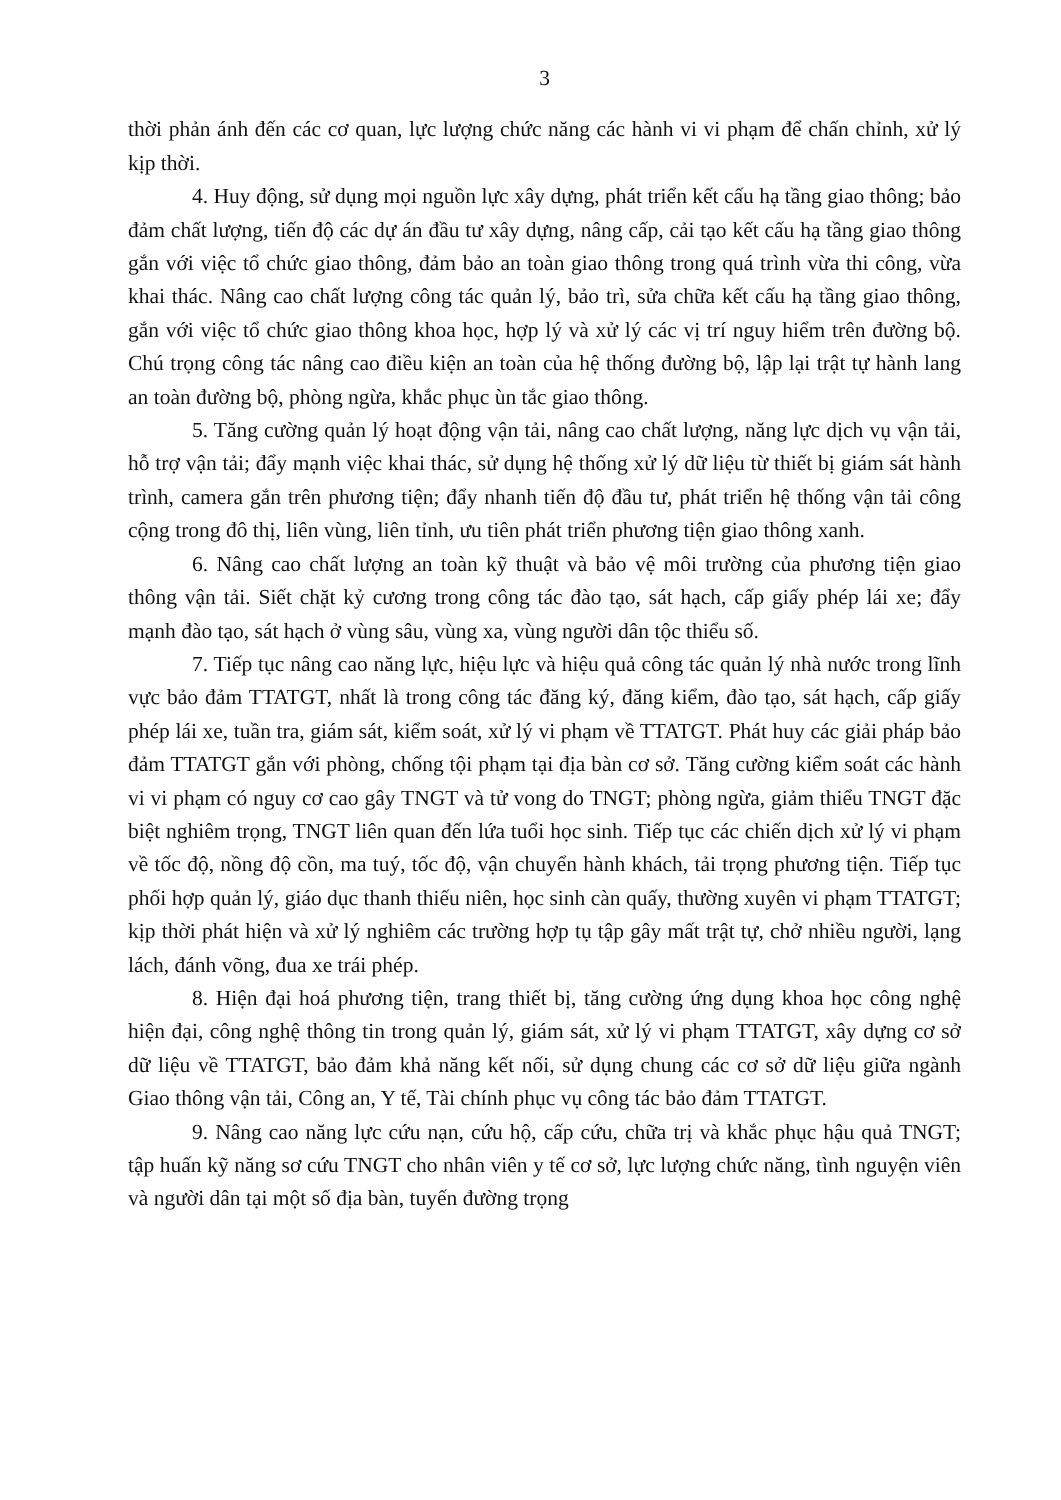3
thời phản ánh đến các cơ quan, lực lượng chức năng các hành vi vi phạm để chấn chỉnh, xử lý kịp thời.
4. Huy động, sử dụng mọi nguồn lực xây dựng, phát triển kết cấu hạ tầng giao thông; bảo đảm chất lượng, tiến độ các dự án đầu tư xây dựng, nâng cấp, cải tạo kết cấu hạ tầng giao thông gắn với việc tổ chức giao thông, đảm bảo an toàn giao thông trong quá trình vừa thi công, vừa khai thác. Nâng cao chất lượng công tác quản lý, bảo trì, sửa chữa kết cấu hạ tầng giao thông, gắn với việc tổ chức giao thông khoa học, hợp lý và xử lý các vị trí nguy hiểm trên đường bộ. Chú trọng công tác nâng cao điều kiện an toàn của hệ thống đường bộ, lập lại trật tự hành lang an toàn đường bộ, phòng ngừa, khắc phục ùn tắc giao thông.
5. Tăng cường quản lý hoạt động vận tải, nâng cao chất lượng, năng lực dịch vụ vận tải, hỗ trợ vận tải; đẩy mạnh việc khai thác, sử dụng hệ thống xử lý dữ liệu từ thiết bị giám sát hành trình, camera gắn trên phương tiện; đẩy nhanh tiến độ đầu tư, phát triển hệ thống vận tải công cộng trong đô thị, liên vùng, liên tỉnh, ưu tiên phát triển phương tiện giao thông xanh.
6. Nâng cao chất lượng an toàn kỹ thuật và bảo vệ môi trường của phương tiện giao thông vận tải. Siết chặt kỷ cương trong công tác đào tạo, sát hạch, cấp giấy phép lái xe; đẩy mạnh đào tạo, sát hạch ở vùng sâu, vùng xa, vùng người dân tộc thiểu số.
7. Tiếp tục nâng cao năng lực, hiệu lực và hiệu quả công tác quản lý nhà nước trong lĩnh vực bảo đảm TTATGT, nhất là trong công tác đăng ký, đăng kiểm, đào tạo, sát hạch, cấp giấy phép lái xe, tuần tra, giám sát, kiểm soát, xử lý vi phạm về TTATGT. Phát huy các giải pháp bảo đảm TTATGT gắn với phòng, chống tội phạm tại địa bàn cơ sở. Tăng cường kiểm soát các hành vi vi phạm có nguy cơ cao gây TNGT và tử vong do TNGT; phòng ngừa, giảm thiểu TNGT đặc biệt nghiêm trọng, TNGT liên quan đến lứa tuổi học sinh. Tiếp tục các chiến dịch xử lý vi phạm về tốc độ, nồng độ cồn, ma tuý, tốc độ, vận chuyển hành khách, tải trọng phương tiện. Tiếp tục phối hợp quản lý, giáo dục thanh thiếu niên, học sinh càn quấy, thường xuyên vi phạm TTATGT; kịp thời phát hiện và xử lý nghiêm các trường hợp tụ tập gây mất trật tự, chở nhiều người, lạng lách, đánh võng, đua xe trái phép.
8. Hiện đại hoá phương tiện, trang thiết bị, tăng cường ứng dụng khoa học công nghệ hiện đại, công nghệ thông tin trong quản lý, giám sát, xử lý vi phạm TTATGT, xây dựng cơ sở dữ liệu về TTATGT, bảo đảm khả năng kết nối, sử dụng chung các cơ sở dữ liệu giữa ngành Giao thông vận tải, Công an, Y tế, Tài chính phục vụ công tác bảo đảm TTATGT.
9. Nâng cao năng lực cứu nạn, cứu hộ, cấp cứu, chữa trị và khắc phục hậu quả TNGT; tập huấn kỹ năng sơ cứu TNGT cho nhân viên y tế cơ sở, lực lượng chức năng, tình nguyện viên và người dân tại một số địa bàn, tuyến đường trọng